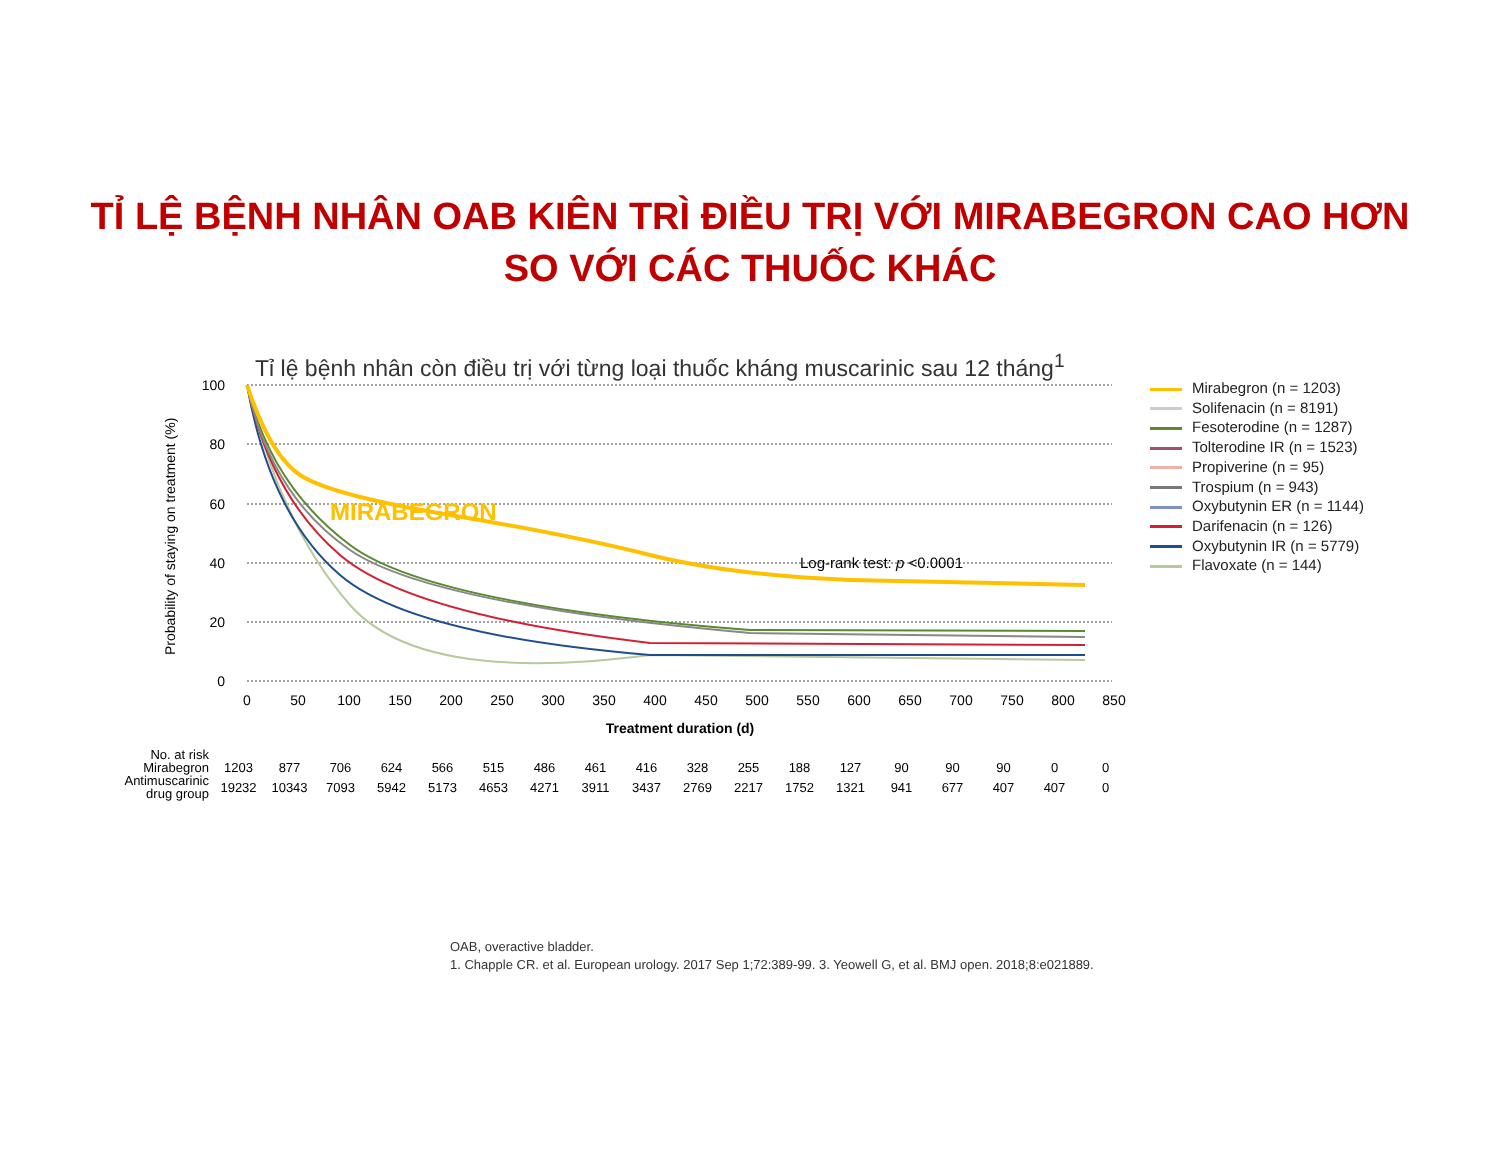TỈ LỆ BỆNH NHÂN OAB KIÊN TRÌ ĐIỀU TRỊ VỚI MIRABEGRON CAO HƠN
SO VỚI CÁC THUỐC KHÁC
Tỉ lệ bệnh nhân còn điều trị với từng loại thuốc kháng muscarinic sau 12 tháng<sup>1</sup>
100
80
60
40
20
0
Probability of staying on treatment (%)
0
50
100
150
200
250
300
350
400
450
500
550
600
650
700
750
800
850
Treatment duration (d)
MIRABEGRON
Log-rank test: p <0.0001
Mirabegron (n = 1203)
Solifenacin (n = 8191)
Fesoterodine (n = 1287)
Tolterodine IR (n = 1523)
Propiverine (n = 95)
Trospium (n = 943)
Oxybutynin ER (n = 1144)
Darifenacin (n = 126)
Oxybutynin IR (n = 5779)
Flavoxate (n = 144)
| No. at risk | | | | | | | | | | | | | | | | | | |
| Mirabegron | 1203 | 877 | 706 | 624 | 566 | 515 | 486 | 461 | 416 | 328 | 255 | 188 | 127 | 90 | 90 | 90 | 0 | 0 |
| Antimuscarinic drug group | 19232 | 10343 | 7093 | 5942 | 5173 | 4653 | 4271 | 3911 | 3437 | 2769 | 2217 | 1752 | 1321 | 941 | 677 | 407 | 407 | 0 |
OAB, overactive bladder.
1. Chapple CR. et al. European urology. 2017 Sep 1;72:389-99. 3. Yeowell G, et al. BMJ open. 2018;8:e021889.